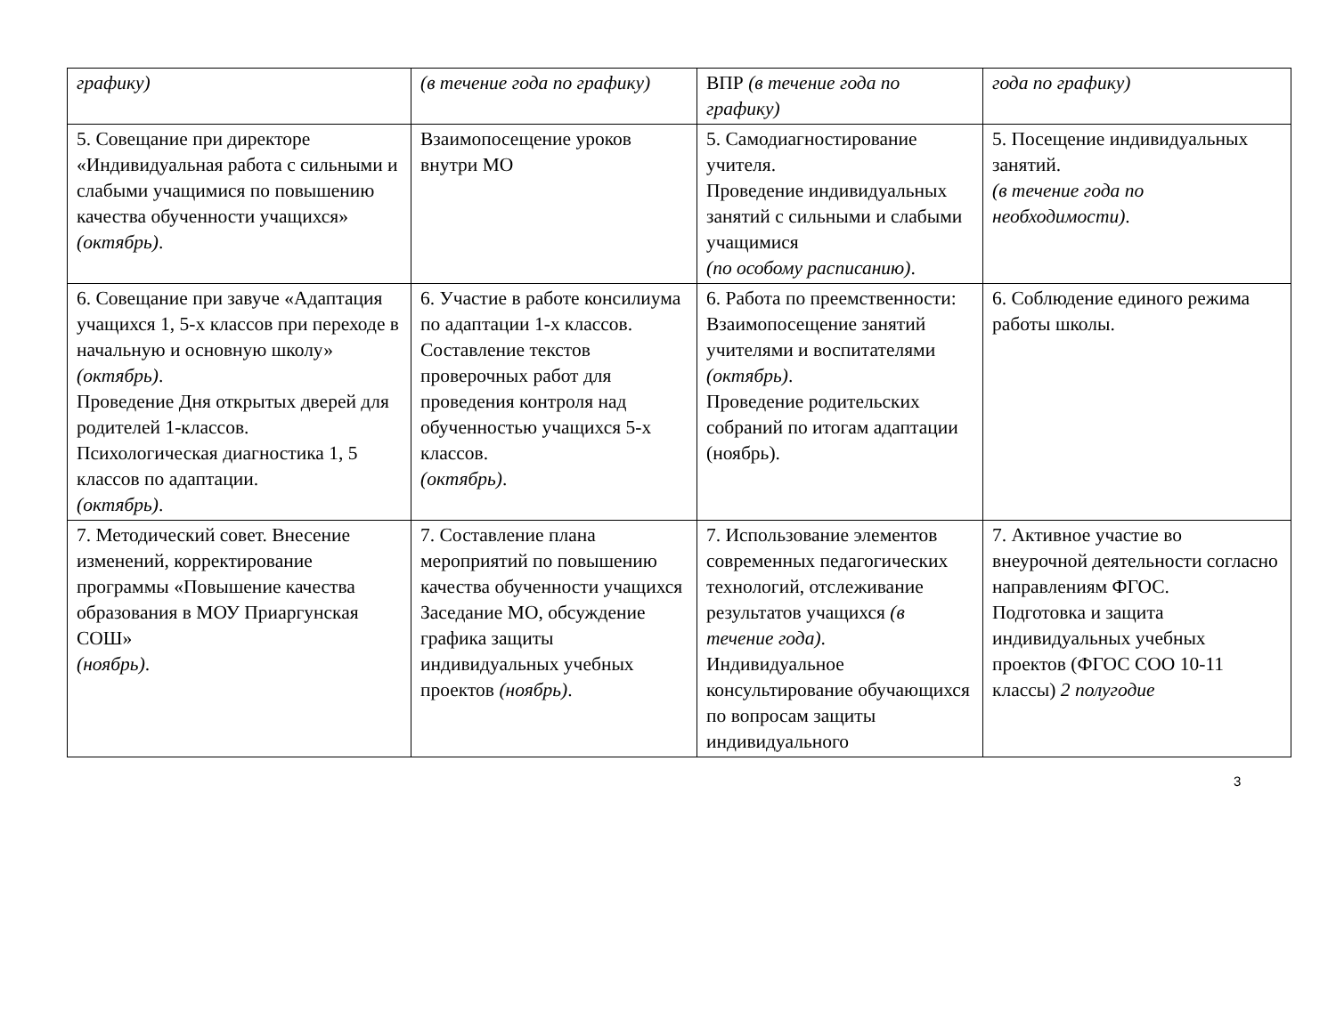| графику) | (в течение года по графику) | ВПР (в течение года по графику) | года по графику) |
| 5. Совещание при директоре «Индивидуальная работа с сильными и слабыми учащимися по повышению качества обученности учащихся» (октябрь) . | Взаимопосещение уроков внутри МО | 5. Самодиагностирование учителя. Проведение индивидуальных занятий с сильными и слабыми учащимися (по особому расписанию) . | 5. Посещение индивидуальных занятий. (в течение года по необходимости) . |
| 6. Совещание при завуче «Адаптация учащихся 1, 5-х классов при переходе в начальную и основную школу» (октябрь) . Проведение Дня открытых дверей для родителей 1-классов. Психологическая диагностика 1, 5 классов по адаптации. (октябрь) . | 6. Участие в работе консилиума по адаптации 1-х классов. Составление текстов проверочных работ для проведения контроля над обученностью учащихся 5-х классов. (октябрь) . | 6. Работа по преемственности: Взаимопосещение занятий учителями и воспитателями (октябрь) . Проведение родительских собраний по итогам адаптации (ноябрь). | 6. Соблюдение единого режима работы школы. |
| 7. Методический совет. Внесение изменений, корректирование программы «Повышение качества образования в МОУ Приаргунская СОШ» (ноябрь) . | 7. Составление плана мероприятий по повышению качества обученности учащихся Заседание МО, обсуждение графика защиты индивидуальных учебных проектов (ноябрь) . | 7. Использование элементов современных педагогических технологий, отслеживание результатов учащихся (в течение года) . Индивидуальное консультирование обучающихся по вопросам защиты индивидуального | 7. Активное участие во внеурочной деятельности согласно направлениям ФГОС. Подготовка и защита индивидуальных учебных проектов (ФГОС СОО 10-11 классы) 2 полугодие |
3